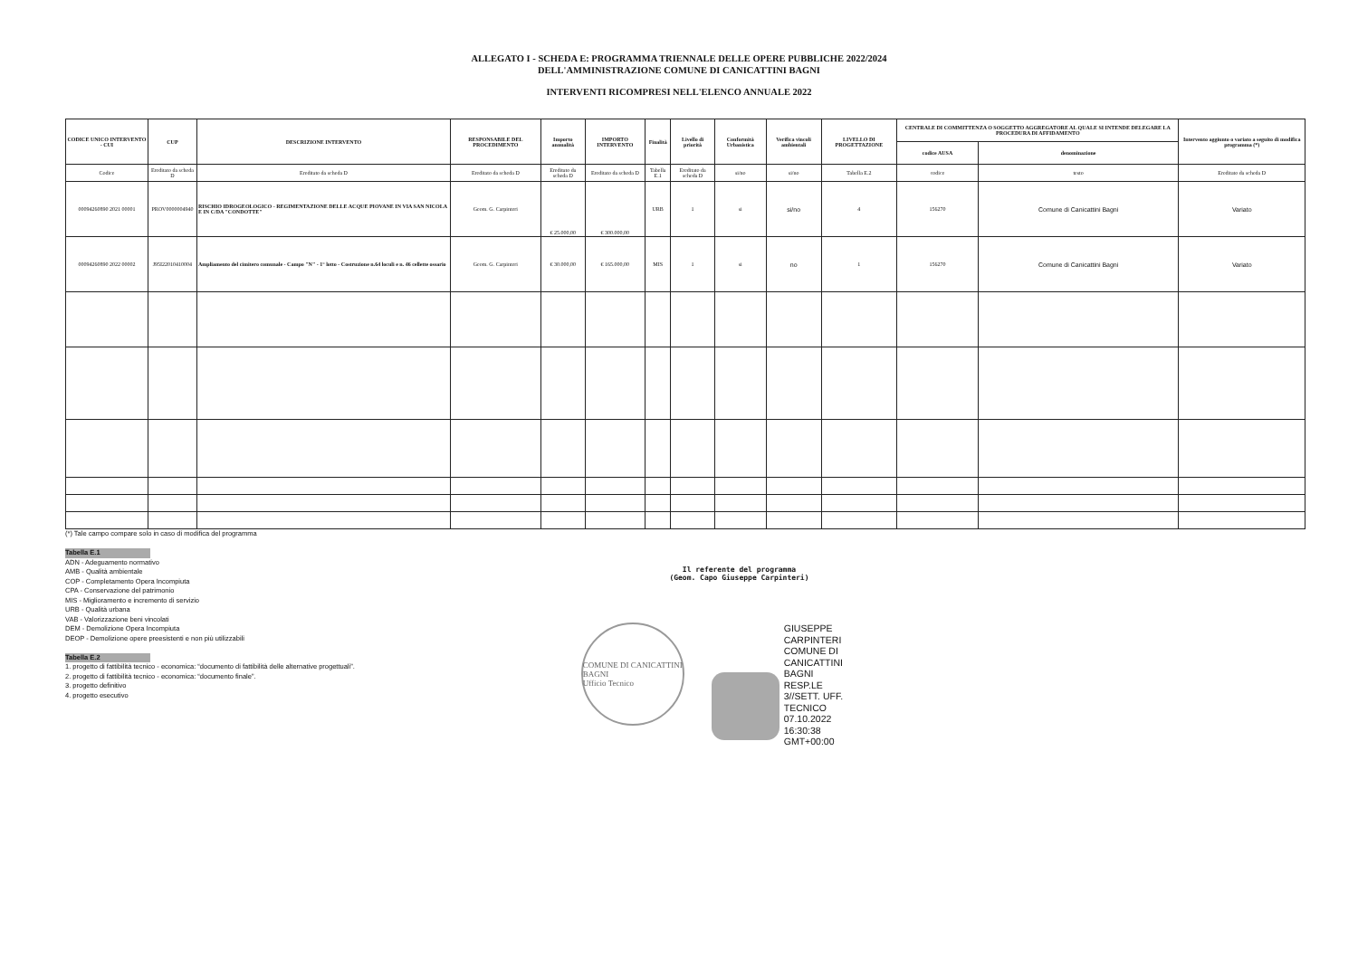ALLEGATO I - SCHEDA E: PROGRAMMA TRIENNALE DELLE OPERE PUBBLICHE 2022/2024
DELL'AMMINISTRAZIONE COMUNE DI CANICATTINI BAGNI
INTERVENTI RICOMPRESI NELL'ELENCO ANNUALE 2022
| CODICE UNICO INTERVENTO - CUI | CUP | DESCRIZIONE INTERVENTO | RESPONSABILE DEL PROCEDIMENTO | Importo annualità | IMPORTO INTERVENTO | Finalità | Livello di priorità | Conformità Urbanistica | Verifica vincoli ambientali | LIVELLO DI PROGETTAZIONE | CENTRALE DI COMMITTENZA O SOGGETTO AGGREGATORE AL QUALE SI INTENDE DELEGARE LA PROCEDURA DI AFFIDAMENTO | | Intervento aggiunto o variato a seguito di modifica programma (*) |
| --- | --- | --- | --- | --- | --- | --- | --- | --- | --- | --- | --- | --- | --- |
| | | | | | | | | | | | codice AUSA | denominazione | |
| Codice | Ereditato da scheda D | Ereditato da scheda D | Ereditato da scheda D | Ereditato da scheda D | Ereditato da scheda D | Tabella E.1 | Ereditato da scheda D | si/no | si/no | Tabella E.2 | codice | testo | Ereditato da scheda D |
| 00094260890 2021 00001 | PROV0000004940 | RISCHIO IDROGEOLOGICO - REGIMENTAZIONE DELLE ACQUE PIOVANE IN VIA SAN NICOLA E IN C/DA "CONDOTTE" | Geom. G. Carpinteri | € 25.000,00 | € 300.000,00 | URB | 1 | si | si/no | 4 | 156270 | Comune di Canicattini Bagni | Variato |
| 00094260890 2022 00002 | J95I22010410004 | Ampliamento del cimitero comunale - Campo "N" - 1° lotto - Costruzione n.64 loculi e n. 46 cellette ossario | Geom. G. Carpinteri | € 30.000,00 | € 165.000,00 | MIS | 1 | si | no | 1 | 156270 | Comune di Canicattini Bagni | Variato |
(*) Tale campo compare solo in caso di modifica del programma
Tabella E.1
ADN - Adeguamento normativo
AMB - Qualità ambientale
COP - Completamento Opera Incompiuta
CPA - Conservazione del patrimonio
MIS - Miglioramento e incremento di servizio
URB - Qualità urbana
VAB - Valorizzazione beni vincolati
DEM - Demolizione Opera Incompiuta
DEOP - Demolizione opere preesistenti e non più utilizzabili
Tabella E.2
1. progetto di fattibilità tecnico - economica: “documento di fattibilità delle alternative progettuali”.
2. progetto di fattibilità tecnico - economica: “documento finale”.
3. progetto definitivo
4. progetto esecutivo
Il referente del programma
(Geom. Capo Giuseppe Carpinteri)
COMUNE DI CANICATTINI BAGNI
Ufficio Tecnico
GIUSEPPE
CARPINTERI
COMUNE DI
CANICATTINI
BAGNI
RESP.LE
3//SETT. UFF.
TECNICO
07.10.2022
16:30:38
GMT+00:00